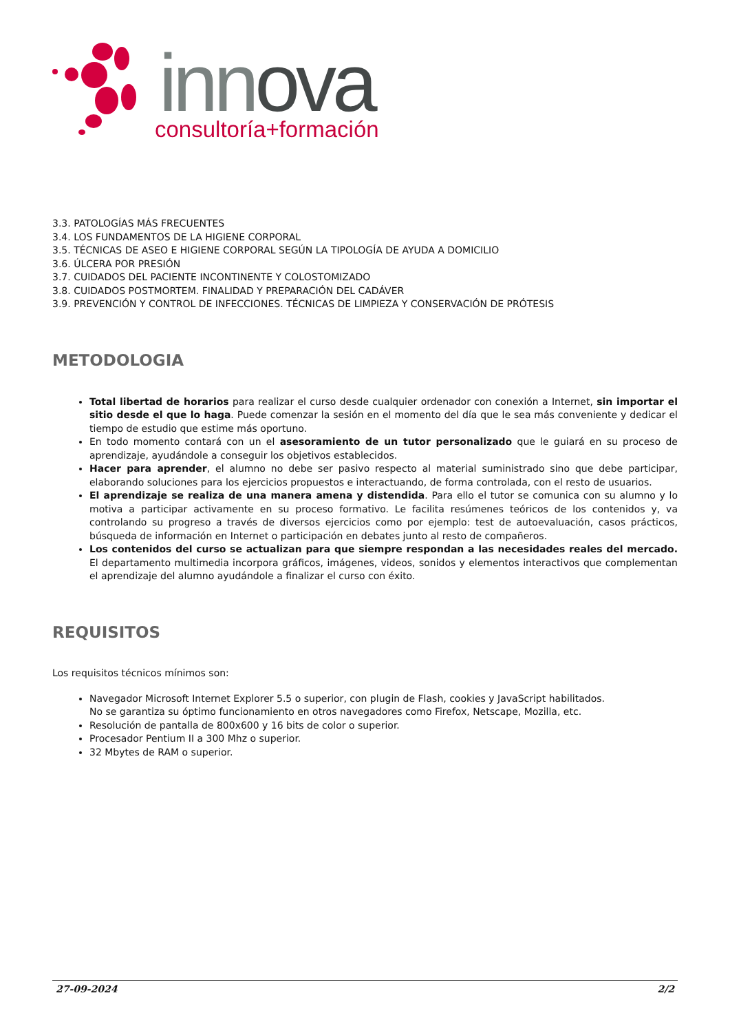inn ova
consultoría+formación
3.3. PATOLOGÍAS MÁS FRECUENTES
3.4. LOS FUNDAMENTOS DE LA HIGIENE CORPORAL
3.5. TÉCNICAS DE ASEO E HIGIENE CORPORAL SEGÚN LA TIPOLOGÍA DE AYUDA A DOMICILIO
3.6. ÚLCERA POR PRESIÓN
3.7. CUIDADOS DEL PACIENTE INCONTINENTE Y COLOSTOMIZADO
3.8. CUIDADOS POSTMORTEM. FINALIDAD Y PREPARACIÓN DEL CADÁVER
3.9. PREVENCIÓN Y CONTROL DE INFECCIONES. TÉCNICAS DE LIMPIEZA Y CONSERVACIÓN DE PRÓTESIS
METODOLOGIA
Total libertad de horarios para realizar el curso desde cualquier ordenador con conexión a Internet, sin importar el sitio desde el que lo haga. Puede comenzar la sesión en el momento del día que le sea más conveniente y dedicar el tiempo de estudio que estime más oportuno.
En todo momento contará con un el asesoramiento de un tutor personalizado que le guiará en su proceso de aprendizaje, ayudándole a conseguir los objetivos establecidos.
Hacer para aprender, el alumno no debe ser pasivo respecto al material suministrado sino que debe participar, elaborando soluciones para los ejercicios propuestos e interactuando, de forma controlada, con el resto de usuarios.
El aprendizaje se realiza de una manera amena y distendida. Para ello el tutor se comunica con su alumno y lo motiva a participar activamente en su proceso formativo. Le facilita resúmenes teóricos de los contenidos y, va controlando su progreso a través de diversos ejercicios como por ejemplo: test de autoevaluación, casos prácticos, búsqueda de información en Internet o participación en debates junto al resto de compañeros.
Los contenidos del curso se actualizan para que siempre respondan a las necesidades reales del mercado. El departamento multimedia incorpora gráficos, imágenes, videos, sonidos y elementos interactivos que complementan el aprendizaje del alumno ayudándole a finalizar el curso con éxito.
REQUISITOS
Los requisitos técnicos mínimos son:
Navegador Microsoft Internet Explorer 5.5 o superior, con plugin de Flash, cookies y JavaScript habilitados.
No se garantiza su óptimo funcionamiento en otros navegadores como Firefox, Netscape, Mozilla, etc.
Resolución de pantalla de 800x600 y 16 bits de color o superior.
Procesador Pentium II a 300 Mhz o superior.
32 Mbytes de RAM o superior.
27-09-2024 2/2